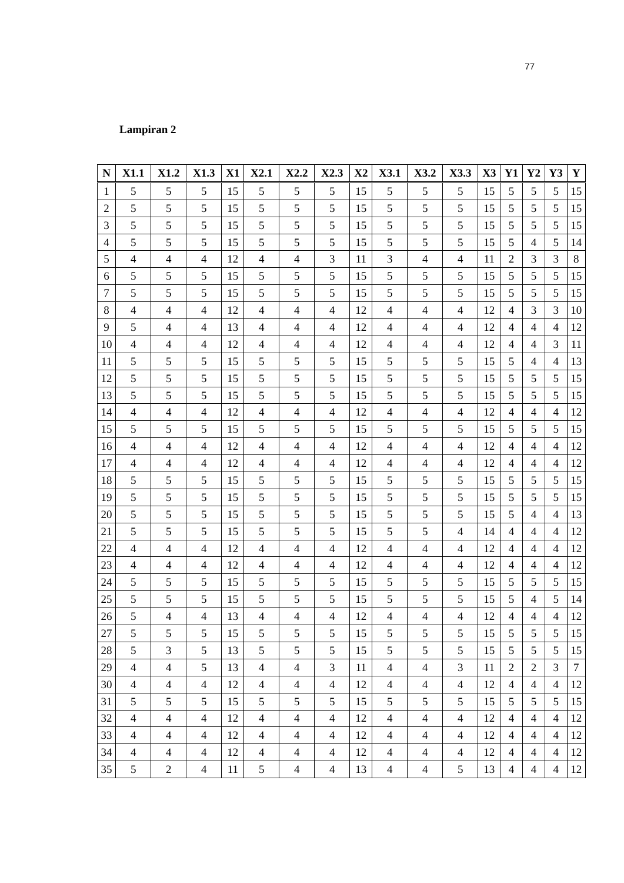77
Lampiran 2
| N | X1.1 | X1.2 | X1.3 | X1 | X2.1 | X2.2 | X2.3 | X2 | X3.1 | X3.2 | X3.3 | X3 | Y1 | Y2 | Y3 | Y |
| --- | --- | --- | --- | --- | --- | --- | --- | --- | --- | --- | --- | --- | --- | --- | --- | --- |
| 1 | 5 | 5 | 5 | 15 | 5 | 5 | 5 | 15 | 5 | 5 | 5 | 15 | 5 | 5 | 5 | 15 |
| 2 | 5 | 5 | 5 | 15 | 5 | 5 | 5 | 15 | 5 | 5 | 5 | 15 | 5 | 5 | 5 | 15 |
| 3 | 5 | 5 | 5 | 15 | 5 | 5 | 5 | 15 | 5 | 5 | 5 | 15 | 5 | 5 | 5 | 15 |
| 4 | 5 | 5 | 5 | 15 | 5 | 5 | 5 | 15 | 5 | 5 | 5 | 15 | 5 | 4 | 5 | 14 |
| 5 | 4 | 4 | 4 | 12 | 4 | 4 | 3 | 11 | 3 | 4 | 4 | 11 | 2 | 3 | 3 | 8 |
| 6 | 5 | 5 | 5 | 15 | 5 | 5 | 5 | 15 | 5 | 5 | 5 | 15 | 5 | 5 | 5 | 15 |
| 7 | 5 | 5 | 5 | 15 | 5 | 5 | 5 | 15 | 5 | 5 | 5 | 15 | 5 | 5 | 5 | 15 |
| 8 | 4 | 4 | 4 | 12 | 4 | 4 | 4 | 12 | 4 | 4 | 4 | 12 | 4 | 3 | 3 | 10 |
| 9 | 5 | 4 | 4 | 13 | 4 | 4 | 4 | 12 | 4 | 4 | 4 | 12 | 4 | 4 | 4 | 12 |
| 10 | 4 | 4 | 4 | 12 | 4 | 4 | 4 | 12 | 4 | 4 | 4 | 12 | 4 | 4 | 3 | 11 |
| 11 | 5 | 5 | 5 | 15 | 5 | 5 | 5 | 15 | 5 | 5 | 5 | 15 | 5 | 4 | 4 | 13 |
| 12 | 5 | 5 | 5 | 15 | 5 | 5 | 5 | 15 | 5 | 5 | 5 | 15 | 5 | 5 | 5 | 15 |
| 13 | 5 | 5 | 5 | 15 | 5 | 5 | 5 | 15 | 5 | 5 | 5 | 15 | 5 | 5 | 5 | 15 |
| 14 | 4 | 4 | 4 | 12 | 4 | 4 | 4 | 12 | 4 | 4 | 4 | 12 | 4 | 4 | 4 | 12 |
| 15 | 5 | 5 | 5 | 15 | 5 | 5 | 5 | 15 | 5 | 5 | 5 | 15 | 5 | 5 | 5 | 15 |
| 16 | 4 | 4 | 4 | 12 | 4 | 4 | 4 | 12 | 4 | 4 | 4 | 12 | 4 | 4 | 4 | 12 |
| 17 | 4 | 4 | 4 | 12 | 4 | 4 | 4 | 12 | 4 | 4 | 4 | 12 | 4 | 4 | 4 | 12 |
| 18 | 5 | 5 | 5 | 15 | 5 | 5 | 5 | 15 | 5 | 5 | 5 | 15 | 5 | 5 | 5 | 15 |
| 19 | 5 | 5 | 5 | 15 | 5 | 5 | 5 | 15 | 5 | 5 | 5 | 15 | 5 | 5 | 5 | 15 |
| 20 | 5 | 5 | 5 | 15 | 5 | 5 | 5 | 15 | 5 | 5 | 5 | 15 | 5 | 4 | 4 | 13 |
| 21 | 5 | 5 | 5 | 15 | 5 | 5 | 5 | 15 | 5 | 5 | 4 | 14 | 4 | 4 | 4 | 12 |
| 22 | 4 | 4 | 4 | 12 | 4 | 4 | 4 | 12 | 4 | 4 | 4 | 12 | 4 | 4 | 4 | 12 |
| 23 | 4 | 4 | 4 | 12 | 4 | 4 | 4 | 12 | 4 | 4 | 4 | 12 | 4 | 4 | 4 | 12 |
| 24 | 5 | 5 | 5 | 15 | 5 | 5 | 5 | 15 | 5 | 5 | 5 | 15 | 5 | 5 | 5 | 15 |
| 25 | 5 | 5 | 5 | 15 | 5 | 5 | 5 | 15 | 5 | 5 | 5 | 15 | 5 | 4 | 5 | 14 |
| 26 | 5 | 4 | 4 | 13 | 4 | 4 | 4 | 12 | 4 | 4 | 4 | 12 | 4 | 4 | 4 | 12 |
| 27 | 5 | 5 | 5 | 15 | 5 | 5 | 5 | 15 | 5 | 5 | 5 | 15 | 5 | 5 | 5 | 15 |
| 28 | 5 | 3 | 5 | 13 | 5 | 5 | 5 | 15 | 5 | 5 | 5 | 15 | 5 | 5 | 5 | 15 |
| 29 | 4 | 4 | 5 | 13 | 4 | 4 | 3 | 11 | 4 | 4 | 3 | 11 | 2 | 2 | 3 | 7 |
| 30 | 4 | 4 | 4 | 12 | 4 | 4 | 4 | 12 | 4 | 4 | 4 | 12 | 4 | 4 | 4 | 12 |
| 31 | 5 | 5 | 5 | 15 | 5 | 5 | 5 | 15 | 5 | 5 | 5 | 15 | 5 | 5 | 5 | 15 |
| 32 | 4 | 4 | 4 | 12 | 4 | 4 | 4 | 12 | 4 | 4 | 4 | 12 | 4 | 4 | 4 | 12 |
| 33 | 4 | 4 | 4 | 12 | 4 | 4 | 4 | 12 | 4 | 4 | 4 | 12 | 4 | 4 | 4 | 12 |
| 34 | 4 | 4 | 4 | 12 | 4 | 4 | 4 | 12 | 4 | 4 | 4 | 12 | 4 | 4 | 4 | 12 |
| 35 | 5 | 2 | 4 | 11 | 5 | 4 | 4 | 13 | 4 | 4 | 5 | 13 | 4 | 4 | 4 | 12 |